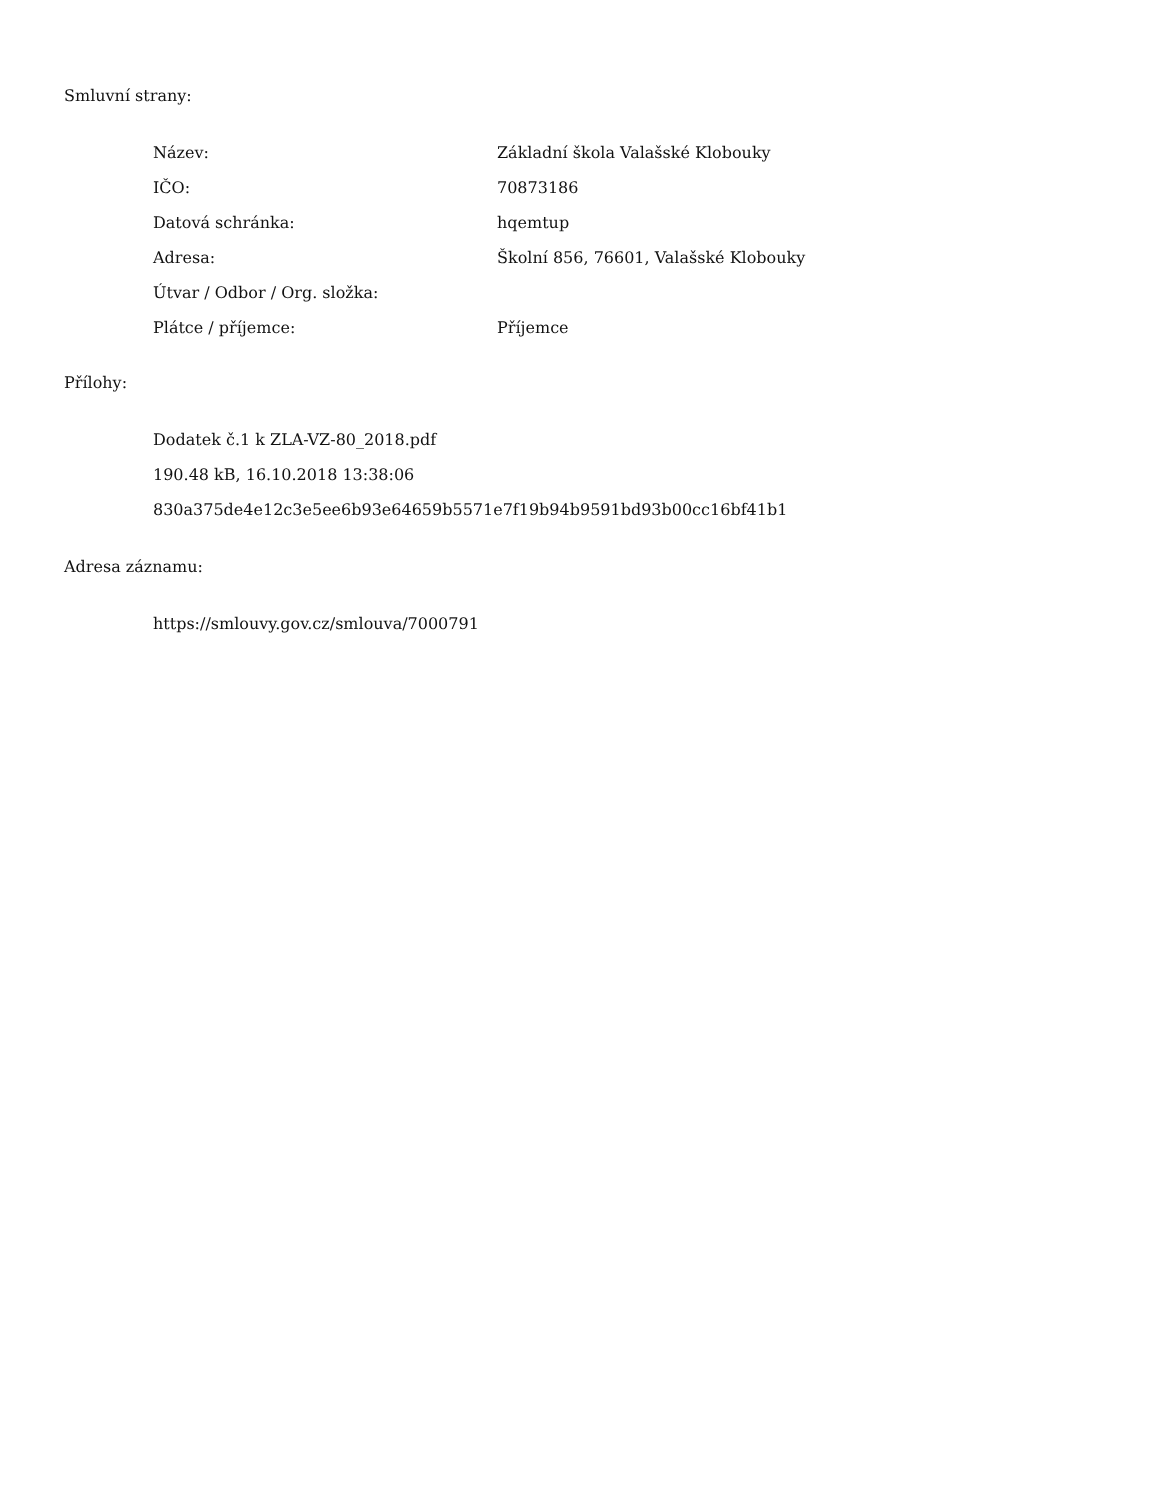Smluvní strany:
| Název: | Základní škola Valašské Klobouky |
| IČO: | 70873186 |
| Datová schránka: | hqemtup |
| Adresa: | Školní 856, 76601, Valašské Klobouky |
| Útvar / Odbor / Org. složka: | |
| Plátce / příjemce: | Příjemce |
Přílohy:
Dodatek č.1 k ZLA-VZ-80_2018.pdf
190.48 kB, 16.10.2018 13:38:06
830a375de4e12c3e5ee6b93e64659b5571e7f19b94b9591bd93b00cc16bf41b1
Adresa záznamu:
https://smlouvy.gov.cz/smlouva/7000791